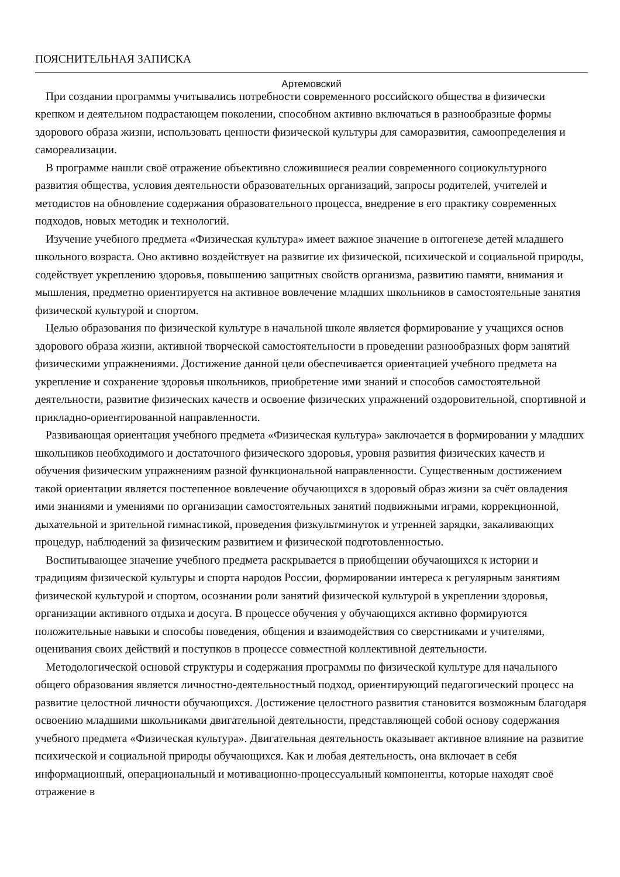ПОЯСНИТЕЛЬНАЯ ЗАПИСКА
Артемовский
При создании программы учитывались потребности современного российского общества в физически крепком и деятельном подрастающем поколении, способном активно включаться в разнообразные формы здорового образа жизни, использовать ценности физической культуры для саморазвития, самоопределения и самореализации.
В программе нашли своё отражение объективно сложившиеся реалии современного социокультурного развития общества, условия деятельности образовательных организаций, запросы родителей, учителей и методистов на обновление содержания образовательного процесса, внедрение в его практику современных подходов, новых методик и технологий.
Изучение учебного предмета «Физическая культура» имеет важное значение в онтогенезе детей младшего школьного возраста. Оно активно воздействует на развитие их физической, психической и социальной природы, содействует укреплению здоровья, повышению защитных свойств организма, развитию памяти, внимания и мышления, предметно ориентируется на активное вовлечение младших школьников в самостоятельные занятия физической культурой и спортом.
Целью образования по физической культуре в начальной школе является формирование у учащихся основ здорового образа жизни, активной творческой самостоятельности в проведении разнообразных форм занятий физическими упражнениями. Достижение данной цели обеспечивается ориентацией учебного предмета на укрепление и сохранение здоровья школьников, приобретение ими знаний и способов самостоятельной деятельности, развитие физических качеств и освоение физических упражнений оздоровительной, спортивной и прикладно-ориентированной направленности.
Развивающая ориентация учебного предмета «Физическая культура» заключается в формировании у младших школьников необходимого и достаточного физического здоровья, уровня развития физических качеств и обучения физическим упражнениям разной функциональной направленности. Существенным достижением такой ориентации является постепенное вовлечение обучающихся в здоровый образ жизни за счёт овладения ими знаниями и умениями по организации самостоятельных занятий подвижными играми, коррекционной, дыхательной и зрительной гимнастикой, проведения физкультминуток и утренней зарядки, закаливающих процедур, наблюдений за физическим развитием и физической подготовленностью.
Воспитывающее значение учебного предмета раскрывается в приобщении обучающихся к истории и традициям физической культуры и спорта народов России, формировании интереса к регулярным занятиям физической культурой и спортом, осознании роли занятий физической культурой в укреплении здоровья, организации активного отдыха и досуга. В процессе обучения у обучающихся активно формируются положительные навыки и способы поведения, общения и взаимодействия со сверстниками и учителями, оценивания своих действий и поступков в процессе совместной коллективной деятельности.
Методологической основой структуры и содержания программы по физической культуре для начального общего образования является личностно-деятельностный подход, ориентирующий педагогический процесс на развитие целостной личности обучающихся. Достижение целостного развития становится возможным благодаря освоению младшими школьниками двигательной деятельности, представляющей собой основу содержания учебного предмета «Физическая культура». Двигательная деятельность оказывает активное влияние на развитие психической и социальной природы обучающихся. Как и любая деятельность, она включает в себя информационный, операциональный и мотивационно-процессуальный компоненты, которые находят своё отражение в